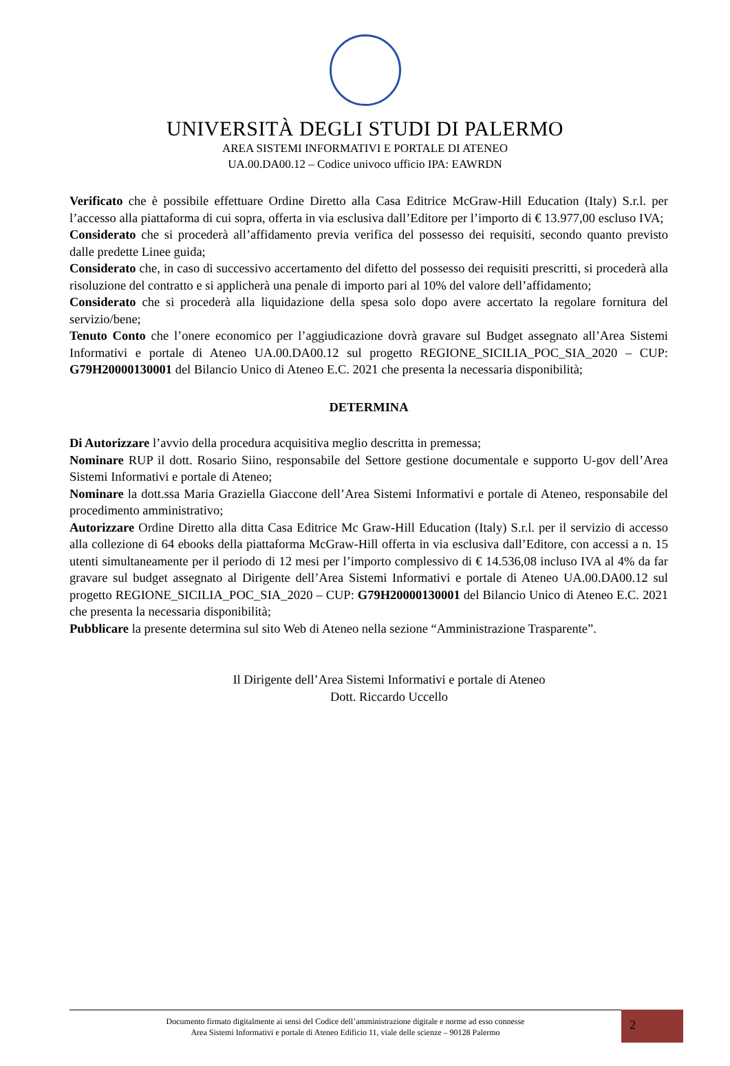UNIVERSITÀ DEGLI STUDI DI PALERMO
AREA SISTEMI INFORMATIVI E PORTALE DI ATENEO
UA.00.DA00.12 – Codice univoco ufficio IPA: EAWRDN
Verificato che è possibile effettuare Ordine Diretto alla Casa Editrice McGraw-Hill Education (Italy) S.r.l. per l’accesso alla piattaforma di cui sopra, offerta in via esclusiva dall’Editore per l’importo di € 13.977,00 escluso IVA;
Considerato che si procederà all’affidamento previa verifica del possesso dei requisiti, secondo quanto previsto dalle predette Linee guida;
Considerato che, in caso di successivo accertamento del difetto del possesso dei requisiti prescritti, si procederà alla risoluzione del contratto e si applicherà una penale di importo pari al 10% del valore dell’affidamento;
Considerato che si procederà alla liquidazione della spesa solo dopo avere accertato la regolare fornitura del servizio/bene;
Tenuto Conto che l’onere economico per l’aggiudicazione dovrà gravare sul Budget assegnato all’Area Sistemi Informativi e portale di Ateneo UA.00.DA00.12 sul progetto REGIONE_SICILIA_POC_SIA_2020 – CUP: G79H20000130001 del Bilancio Unico di Ateneo E.C. 2021 che presenta la necessaria disponibilità;
DETERMINA
Di Autorizzare l’avvio della procedura acquisitiva meglio descritta in premessa;
Nominare RUP il dott. Rosario Siino, responsabile del Settore gestione documentale e supporto U-gov dell’Area Sistemi Informativi e portale di Ateneo;
Nominare la dott.ssa Maria Graziella Giaccone dell’Area Sistemi Informativi e portale di Ateneo, responsabile del procedimento amministrativo;
Autorizzare Ordine Diretto alla ditta Casa Editrice Mc Graw-Hill Education (Italy) S.r.l. per il servizio di accesso alla collezione di 64 ebooks della piattaforma McGraw-Hill offerta in via esclusiva dall’Editore, con accessi a n. 15 utenti simultaneamente per il periodo di 12 mesi per l’importo complessivo di € 14.536,08 incluso IVA al 4% da far gravare sul budget assegnato al Dirigente dell’Area Sistemi Informativi e portale di Ateneo UA.00.DA00.12 sul progetto REGIONE_SICILIA_POC_SIA_2020 – CUP: G79H20000130001 del Bilancio Unico di Ateneo E.C. 2021 che presenta la necessaria disponibilità;
Pubblicare la presente determina sul sito Web di Ateneo nella sezione “Amministrazione Trasparente”.
Il Dirigente dell’Area Sistemi Informativi e portale di Ateneo
Dott. Riccardo Uccello
Documento firmato digitalmente ai sensi del Codice dell’amministrazione digitale e norme ad esso connesse
Area Sistemi Informativi e portale di Ateneo Edificio 11, viale delle scienze – 90128 Palermo
2